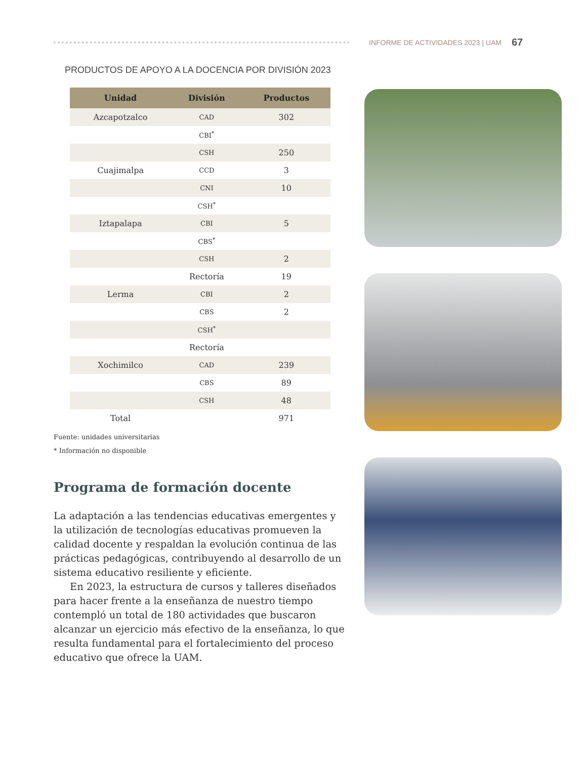INFORME DE ACTIVIDADES 2023 | UAM 67
PRODUCTOS DE APOYO A LA DOCENCIA POR DIVISIÓN 2023
| Unidad | División | Productos |
| --- | --- | --- |
| Azcapotzalco | CAD | 302 |
| | CBI<sup>*</sup> | |
| | CSH | 250 |
| Cuajimalpa | CCD | 3 |
| | CNI | 10 |
| | CSH<sup>*</sup> | |
| Iztapalapa | CBI | 5 |
| | CBS<sup>*</sup> | |
| | CSH | 2 |
| | Rectoría | 19 |
| Lerma | CBI | 2 |
| | CBS | 2 |
| | CSH<sup>*</sup> | |
| | Rectoría | |
| Xochimilco | CAD | 239 |
| | CBS | 89 |
| | CSH | 48 |
| Total | | 971 |
Fuente: unidades universitarias
* Información no disponible
Programa de formación docente
La adaptación a las tendencias educativas emergentes y la utilización de tecnologías educativas promueven la calidad docente y respaldan la evolución continua de las prácticas pedagógicas, contribuyendo al desarrollo de un sistema educativo resiliente y eficiente.
En 2023, la estructura de cursos y talleres diseñados para hacer frente a la enseñanza de nuestro tiempo contempló un total de 180 actividades que buscaron alcanzar un ejercicio más efectivo de la enseñanza, lo que resulta fundamental para el fortalecimiento del proceso educativo que ofrece la UAM.